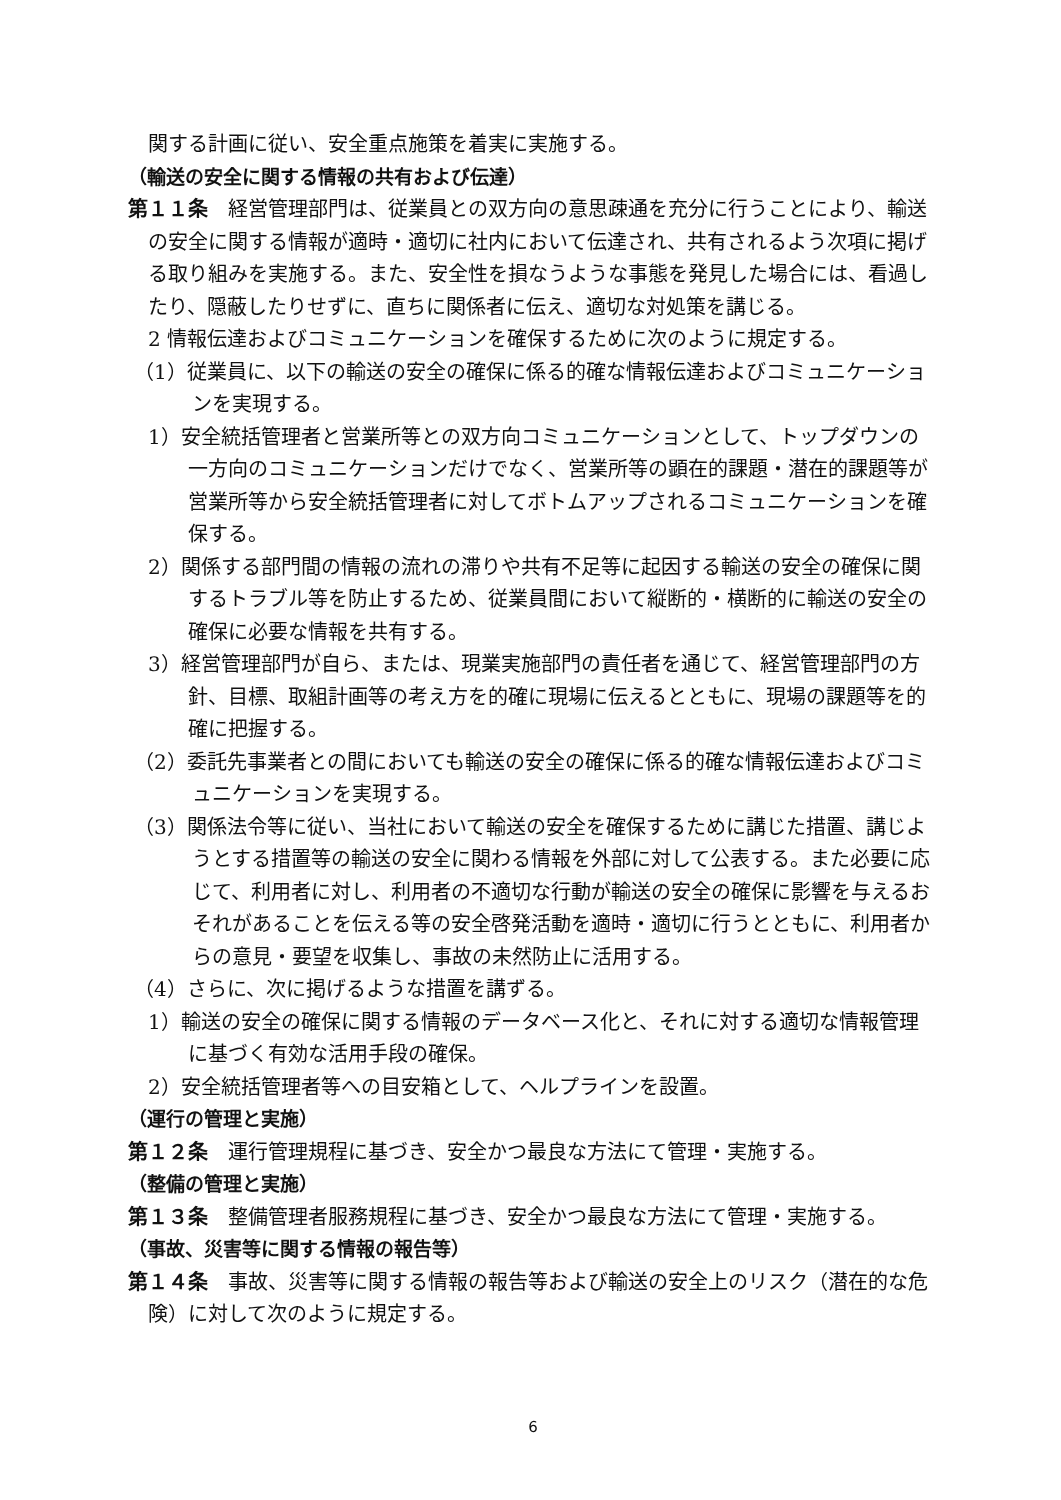関する計画に従い、安全重点施策を着実に実施する。
（輸送の安全に関する情報の共有および伝達）
第１１条　経営管理部門は、従業員との双方向の意思疎通を充分に行うことにより、輸送の安全に関する情報が適時・適切に社内において伝達され、共有されるよう次項に掲げる取り組みを実施する。また、安全性を損なうような事態を発見した場合には、看過したり、隠蔽したりせずに、直ちに関係者に伝え、適切な対処策を講じる。
2 情報伝達およびコミュニケーションを確保するために次のように規定する。
（1）従業員に、以下の輸送の安全の確保に係る的確な情報伝達およびコミュニケーションを実現する。
1）安全統括管理者と営業所等との双方向コミュニケーションとして、トップダウンの一方向のコミュニケーションだけでなく、営業所等の顕在的課題・潜在的課題等が営業所等から安全統括管理者に対してボトムアップされるコミュニケーションを確保する。
2）関係する部門間の情報の流れの滞りや共有不足等に起因する輸送の安全の確保に関するトラブル等を防止するため、従業員間において縦断的・横断的に輸送の安全の確保に必要な情報を共有する。
3）経営管理部門が自ら、または、現業実施部門の責任者を通じて、経営管理部門の方針、目標、取組計画等の考え方を的確に現場に伝えるとともに、現場の課題等を的確に把握する。
（2）委託先事業者との間においても輸送の安全の確保に係る的確な情報伝達およびコミュニケーションを実現する。
（3）関係法令等に従い、当社において輸送の安全を確保するために講じた措置、講じようとする措置等の輸送の安全に関わる情報を外部に対して公表する。また必要に応じて、利用者に対し、利用者の不適切な行動が輸送の安全の確保に影響を与えるおそれがあることを伝える等の安全啓発活動を適時・適切に行うとともに、利用者からの意見・要望を収集し、事故の未然防止に活用する。
（4）さらに、次に掲げるような措置を講ずる。
1）輸送の安全の確保に関する情報のデータベース化と、それに対する適切な情報管理に基づく有効な活用手段の確保。
2）安全統括管理者等への目安箱として、ヘルプラインを設置。
（運行の管理と実施）
第１２条　運行管理規程に基づき、安全かつ最良な方法にて管理・実施する。
（整備の管理と実施）
第１３条　整備管理者服務規程に基づき、安全かつ最良な方法にて管理・実施する。
（事故、災害等に関する情報の報告等）
第１４条　事故、災害等に関する情報の報告等および輸送の安全上のリスク（潜在的な危険）に対して次のように規定する。
6